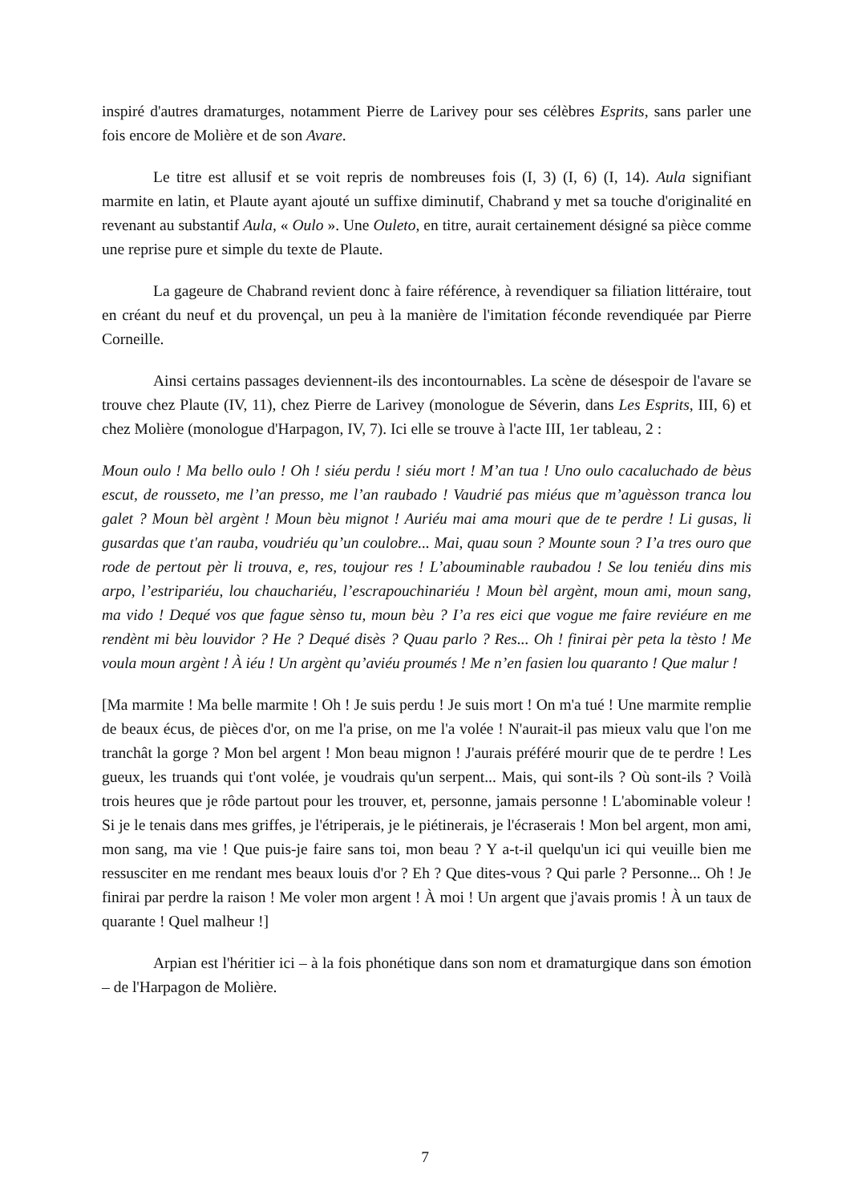inspiré d'autres dramaturges, notamment Pierre de Larivey pour ses célèbres Esprits, sans parler une fois encore de Molière et de son Avare.
Le titre est allusif et se voit repris de nombreuses fois (I, 3) (I, 6) (I, 14). Aula signifiant marmite en latin, et Plaute ayant ajouté un suffixe diminutif, Chabrand y met sa touche d'originalité en revenant au substantif Aula, « Oulo ». Une Ouleto, en titre, aurait certainement désigné sa pièce comme une reprise pure et simple du texte de Plaute.
La gageure de Chabrand revient donc à faire référence, à revendiquer sa filiation littéraire, tout en créant du neuf et du provençal, un peu à la manière de l'imitation féconde revendiquée par Pierre Corneille.
Ainsi certains passages deviennent-ils des incontournables. La scène de désespoir de l'avare se trouve chez Plaute (IV, 11), chez Pierre de Larivey (monologue de Séverin, dans Les Esprits, III, 6) et chez Molière (monologue d'Harpagon, IV, 7). Ici elle se trouve à l'acte III, 1er tableau, 2 :
Moun oulo ! Ma bello oulo ! Oh ! siéu perdu ! siéu mort ! M’an tua ! Uno oulo cacaluchado de bèus escut, de rousseto, me l’an presso, me l’an raubado ! Vaudrié pas miéus que m’aguèsson tranca lou galet ? Moun bèl argènt ! Moun bèu mignot ! Auriéu mai ama mouri que de te perdre ! Li gusas, li gusardas que t'an rauba, voudriéu qu’un coulobre... Mai, quau soun ? Mounte soun ? I’a tres ouro que rode de pertout pèr li trouva, e, res, toujour res ! L’abouminable raubadou ! Se lou teniéu dins mis arpo, l’estripariéu, lou chauchariéu, l’escrapouchinariéu ! Moun bèl argènt, moun ami, moun sang, ma vido ! Dequé vos que fague sènso tu, moun bèu ? I’a res eici que vogue me faire reviéure en me rendènt mi bèu louvidor ? He ? Dequé disès ? Quau parlo ? Res... Oh ! finirai pèr peta la tèsto ! Me voula moun argènt ! À iéu ! Un argènt qu’aviéu proumés ! Me n’en fasien lou quaranto ! Que malur !
[Ma marmite ! Ma belle marmite ! Oh ! Je suis perdu ! Je suis mort ! On m'a tué ! Une marmite remplie de beaux écus, de pièces d'or, on me l'a prise, on me l'a volée ! N'aurait-il pas mieux valu que l'on me tranchât la gorge ? Mon bel argent ! Mon beau mignon ! J'aurais préféré mourir que de te perdre ! Les gueux, les truands qui t'ont volée, je voudrais qu'un serpent... Mais, qui sont-ils ? Où sont-ils ? Voilà trois heures que je rôde partout pour les trouver, et, personne, jamais personne ! L'abominable voleur ! Si je le tenais dans mes griffes, je l'étriperais, je le piétinerais, je l'écraserais ! Mon bel argent, mon ami, mon sang, ma vie ! Que puis-je faire sans toi, mon beau ? Y a-t-il quelqu'un ici qui veuille bien me ressusciter en me rendant mes beaux louis d'or ? Eh ? Que dites-vous ? Qui parle ? Personne... Oh ! Je finirai par perdre la raison ! Me voler mon argent ! À moi ! Un argent que j'avais promis ! À un taux de quarante ! Quel malheur !]
Arpian est l'héritier ici – à la fois phonétique dans son nom et dramaturgique dans son émotion – de l'Harpagon de Molière.
7